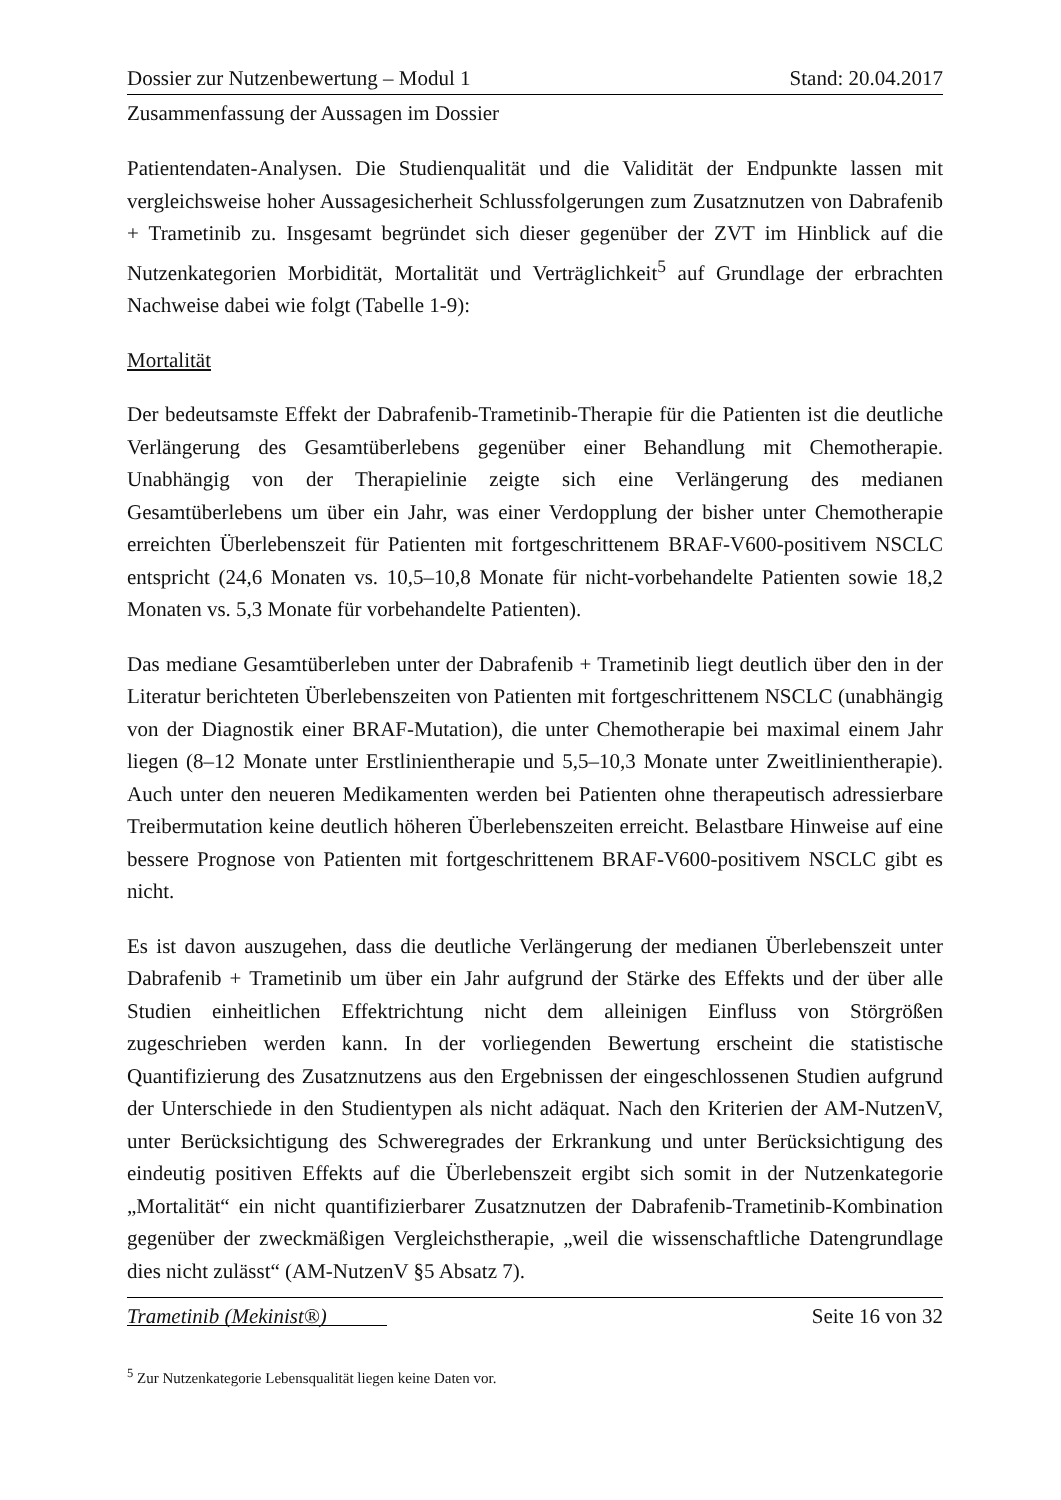Dossier zur Nutzenbewertung – Modul 1 Stand: 20.04.2017
Zusammenfassung der Aussagen im Dossier
Patientendaten-Analysen. Die Studienqualität und die Validität der Endpunkte lassen mit vergleichsweise hoher Aussagesicherheit Schlussfolgerungen zum Zusatznutzen von Dabrafenib + Trametinib zu. Insgesamt begründet sich dieser gegenüber der ZVT im Hinblick auf die Nutzenkategorien Morbidität, Mortalität und Verträglichkeit<sup>5</sup> auf Grundlage der erbrachten Nachweise dabei wie folgt (Tabelle 1-9):
Mortalität
Der bedeutsamste Effekt der Dabrafenib-Trametinib-Therapie für die Patienten ist die deutliche Verlängerung des Gesamtüberlebens gegenüber einer Behandlung mit Chemotherapie. Unabhängig von der Therapielinie zeigte sich eine Verlängerung des medianen Gesamtüberlebens um über ein Jahr, was einer Verdopplung der bisher unter Chemotherapie erreichten Überlebenszeit für Patienten mit fortgeschrittenem BRAF-V600-positivem NSCLC entspricht (24,6 Monaten vs. 10,5–10,8 Monate für nicht-vorbehandelte Patienten sowie 18,2 Monaten vs. 5,3 Monate für vorbehandelte Patienten).
Das mediane Gesamtüberleben unter der Dabrafenib + Trametinib liegt deutlich über den in der Literatur berichteten Überlebenszeiten von Patienten mit fortgeschrittenem NSCLC (unabhängig von der Diagnostik einer BRAF-Mutation), die unter Chemotherapie bei maximal einem Jahr liegen (8–12 Monate unter Erstlinientherapie und 5,5–10,3 Monate unter Zweitlinientherapie). Auch unter den neueren Medikamenten werden bei Patienten ohne therapeutisch adressierbare Treibermutation keine deutlich höheren Überlebenszeiten erreicht. Belastbare Hinweise auf eine bessere Prognose von Patienten mit fortgeschrittenem BRAF-V600-positivem NSCLC gibt es nicht.
Es ist davon auszugehen, dass die deutliche Verlängerung der medianen Überlebenszeit unter Dabrafenib + Trametinib um über ein Jahr aufgrund der Stärke des Effekts und der über alle Studien einheitlichen Effektrichtung nicht dem alleinigen Einfluss von Störgrößen zugeschrieben werden kann. In der vorliegenden Bewertung erscheint die statistische Quantifizierung des Zusatznutzens aus den Ergebnissen der eingeschlossenen Studien aufgrund der Unterschiede in den Studientypen als nicht adäquat. Nach den Kriterien der AM-NutzenV, unter Berücksichtigung des Schweregrades der Erkrankung und unter Berücksichtigung des eindeutig positiven Effekts auf die Überlebenszeit ergibt sich somit in der Nutzenkategorie „Mortalität“ ein nicht quantifizierbarer Zusatznutzen der Dabrafenib-Trametinib-Kombination gegenüber der zweckmäßigen Vergleichstherapie, „weil die wissenschaftliche Datengrundlage dies nicht zulässt“ (AM-NutzenV §5 Absatz 7).
<sup>5</sup> Zur Nutzenkategorie Lebensqualität liegen keine Daten vor.
Trametinib (Mekinist®) Seite 16 von 32